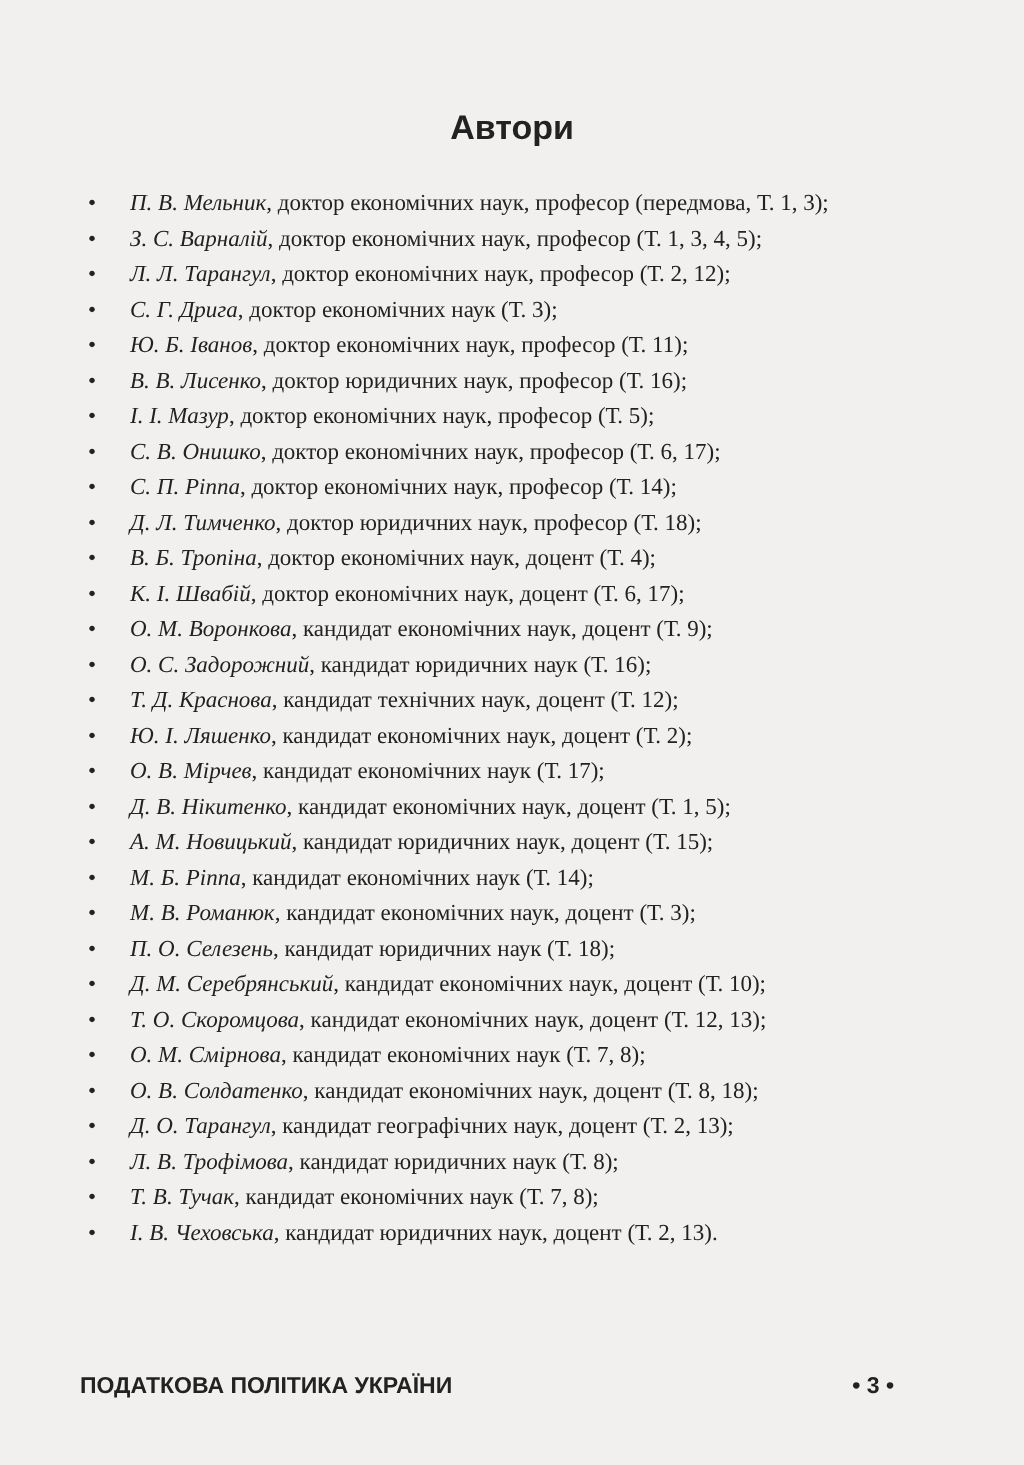Автори
• П. В. Мельник, доктор економічних наук, професор (передмова, Т. 1, 3);
• З. С. Варналій, доктор економічних наук, професор (Т. 1, 3, 4, 5);
• Л. Л. Тарангул, доктор економічних наук, професор (Т. 2, 12);
• С. Г. Дрига, доктор економічних наук (Т. 3);
• Ю. Б. Іванов, доктор економічних наук, професор (Т. 11);
• В. В. Лисенко, доктор юридичних наук, професор (Т. 16);
• І. І. Мазур, доктор економічних наук, професор (Т. 5);
• С. В. Онишко, доктор економічних наук, професор (Т. 6, 17);
• С. П. Ріппа, доктор економічних наук, професор (Т. 14);
• Д. Л. Тимченко, доктор юридичних наук, професор (Т. 18);
• В. Б. Тропіна, доктор економічних наук, доцент (Т. 4);
• К. І. Швабій, доктор економічних наук, доцент (Т. 6, 17);
• О. М. Воронкова, кандидат економічних наук, доцент (Т. 9);
• О. С. Задорожний, кандидат юридичних наук (Т. 16);
• Т. Д. Краснова, кандидат технічних наук, доцент (Т. 12);
• Ю. І. Ляшенко, кандидат економічних наук, доцент (Т. 2);
• О. В. Мірчев, кандидат економічних наук (Т. 17);
• Д. В. Нікитенко, кандидат економічних наук, доцент (Т. 1, 5);
• А. М. Новицький, кандидат юридичних наук, доцент (Т. 15);
• М. Б. Ріппа, кандидат економічних наук (Т. 14);
• М. В. Романюк, кандидат економічних наук, доцент (Т. 3);
• П. О. Селезень, кандидат юридичних наук (Т. 18);
• Д. М. Серебрянський, кандидат економічних наук, доцент (Т. 10);
• Т. О. Скоромцова, кандидат економічних наук, доцент (Т. 12, 13);
• О. М. Смірнова, кандидат економічних наук (Т. 7, 8);
• О. В. Солдатенко, кандидат економічних наук, доцент (Т. 8, 18);
• Д. О. Тарангул, кандидат географічних наук, доцент (Т. 2, 13);
• Л. В. Трофімова, кандидат юридичних наук (Т. 8);
• Т. В. Тучак, кандидат економічних наук (Т. 7, 8);
• І. В. Чеховська, кандидат юридичних наук, доцент (Т. 2, 13).
ПОДАТКОВА ПОЛІТИКА УКРАЇНИ • 3 •